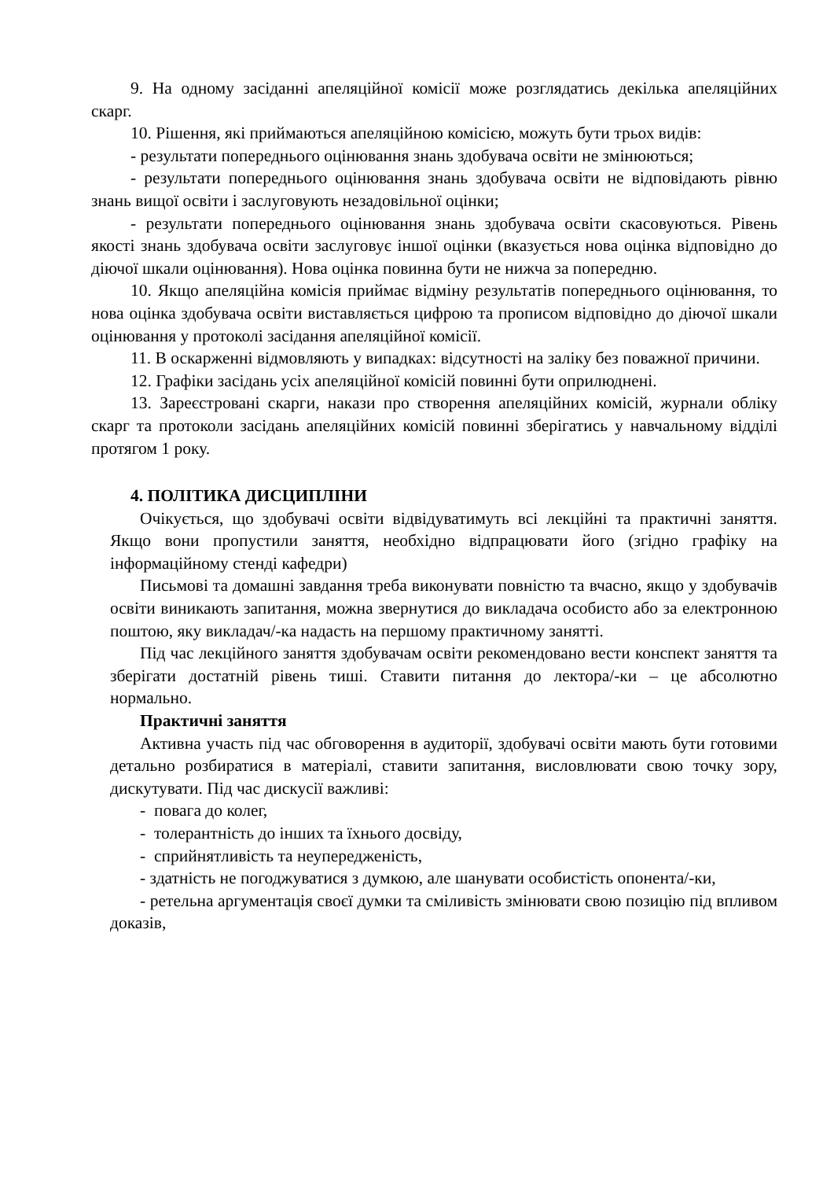9. На одному засіданні апеляційної комісії може розглядатись декілька апеляційних скарг.
10. Рішення, які приймаються апеляційною комісією, можуть бути трьох видів:
- результати попереднього оцінювання знань здобувача освіти не змінюються;
- результати попереднього оцінювання знань здобувача освіти не відповідають рівню знань вищої освіти і заслуговують незадовільної оцінки;
- результати попереднього оцінювання знань здобувача освіти скасовуються. Рівень якості знань здобувача освіти заслуговує іншої оцінки (вказується нова оцінка відповідно до діючої шкали оцінювання). Нова оцінка повинна бути не нижча за попередню.
10. Якщо апеляційна комісія приймає відміну результатів попереднього оцінювання, то нова оцінка здобувача освіти виставляється цифрою та прописом відповідно до діючої шкали оцінювання у протоколі засідання апеляційної комісії.
11. В оскарженні відмовляють у випадках: відсутності на заліку без поважної причини.
12. Графіки засідань усіх апеляційної комісій повинні бути оприлюднені.
13. Зареєстровані скарги, накази про створення апеляційних комісій, журнали обліку скарг та протоколи засідань апеляційних комісій повинні зберігатись у навчальному відділі протягом 1 року.
4. ПОЛІТИКА ДИСЦИПЛІНИ
Очікується, що здобувачі освіти відвідуватимуть всі лекційні та практичні заняття. Якщо вони пропустили заняття, необхідно відпрацювати його (згідно графіку на інформаційному стенді кафедри)
Письмові та домашні завдання треба виконувати повністю та вчасно, якщо у здобувачів освіти виникають запитання, можна звернутися до викладача особисто або за електронною поштою, яку викладач/-ка надасть на першому практичному занятті.
Під час лекційного заняття здобувачам освіти рекомендовано вести конспект заняття та зберігати достатній рівень тиші. Ставити питання до лектора/-ки – це абсолютно нормально.
Практичні заняття
Активна участь під час обговорення в аудиторії, здобувачі освіти мають бути готовими детально розбиратися в матеріалі, ставити запитання, висловлювати свою точку зору, дискутувати. Під час дискусії важливі:
- повага до колег,
- толерантність до інших та їхнього досвіду,
- сприйнятливість та неупередженість,
- здатність не погоджуватися з думкою, але шанувати особистість опонента/-ки,
- ретельна аргументація своєї думки та сміливість змінювати свою позицію під впливом доказів,